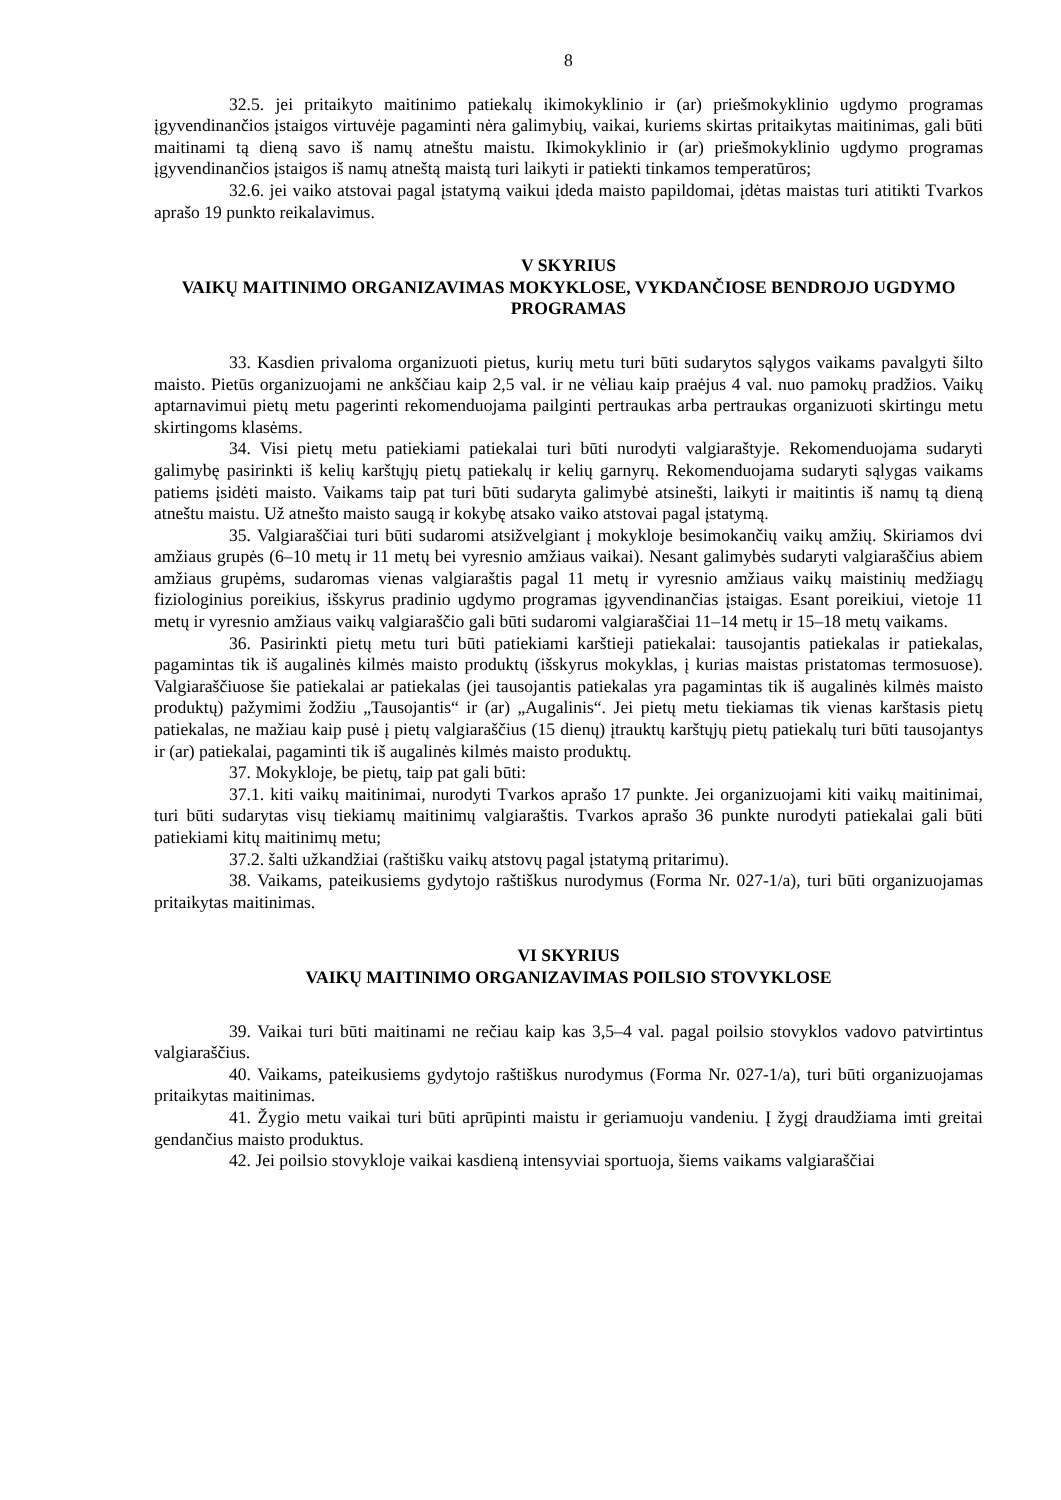8
32.5. jei pritaikyto maitinimo patiekalų ikimokyklinio ir (ar) priešmokyklinio ugdymo programas įgyvendinančios įstaigos virtuvėje pagaminti nėra galimybių, vaikai, kuriems skirtas pritaikytas maitinimas, gali būti maitinami tą dieną savo iš namų atneštu maistu. Ikimokyklinio ir (ar) priešmokyklinio ugdymo programas įgyvendinančios įstaigos iš namų atneštą maistą turi laikyti ir patiekti tinkamos temperatūros;
32.6. jei vaiko atstovai pagal įstatymą vaikui įdeda maisto papildomai, įdėtas maistas turi atitikti Tvarkos aprašo 19 punkto reikalavimus.
V SKYRIUS
VAIKŲ MAITINIMO ORGANIZAVIMAS MOKYKLOSE, VYKDANČIOSE BENDROJO UGDYMO PROGRAMAS
33. Kasdien privaloma organizuoti pietus, kurių metu turi būti sudarytos sąlygos vaikams pavalgyti šilto maisto. Pietūs organizuojami ne ankščiau kaip 2,5 val. ir ne vėliau kaip praėjus 4 val. nuo pamokų pradžios. Vaikų aptarnavimui pietų metu pagerinti rekomenduojama pailginti pertraukas arba pertraukas organizuoti skirtingu metu skirtingoms klasėms.
34. Visi pietų metu patiekiami patiekalai turi būti nurodyti valgiaraštyje. Rekomenduojama sudaryti galimybę pasirinkti iš kelių karštųjų pietų patiekalų ir kelių garnyrų. Rekomenduojama sudaryti sąlygas vaikams patiems įsidėti maisto. Vaikams taip pat turi būti sudaryta galimybė atsinešti, laikyti ir maitintis iš namų tą dieną atneštu maistu. Už atnešto maisto saugą ir kokybę atsako vaiko atstovai pagal įstatymą.
35. Valgiaraščiai turi būti sudaromi atsižvelgiant į mokykloje besimokančių vaikų amžių. Skiriamos dvi amžiaus grupės (6–10 metų ir 11 metų bei vyresnio amžiaus vaikai). Nesant galimybės sudaryti valgiaraščius abiem amžiaus grupėms, sudaromas vienas valgiaraštis pagal 11 metų ir vyresnio amžiaus vaikų maistinių medžiagų fiziologinius poreikius, išskyrus pradinio ugdymo programas įgyvendinančias įstaigas. Esant poreikiui, vietoje 11 metų ir vyresnio amžiaus vaikų valgiaraščio gali būti sudaromi valgiaraščiai 11–14 metų ir 15–18 metų vaikams.
36. Pasirinkti pietų metu turi būti patiekiami karštieji patiekalai: tausojantis patiekalas ir patiekalas, pagamintas tik iš augalinės kilmės maisto produktų (išskyrus mokyklas, į kurias maistas pristatomas termosuose). Valgiaraščiuose šie patiekalai ar patiekalas (jei tausojantis patiekalas yra pagamintas tik iš augalinės kilmės maisto produktų) pažymimi žodžiu „Tausojantis“ ir (ar) „Augalinis“. Jei pietų metu tiekiamas tik vienas karštasis pietų patiekalas, ne mažiau kaip pusė į pietų valgiaraščius (15 dienų) įtrauktų karštųjų pietų patiekalų turi būti tausojantys ir (ar) patiekalai, pagaminti tik iš augalinės kilmės maisto produktų.
37. Mokykloje, be pietų, taip pat gali būti:
37.1. kiti vaikų maitinimai, nurodyti Tvarkos aprašo 17 punkte. Jei organizuojami kiti vaikų maitinimai, turi būti sudarytas visų tiekiamų maitinimų valgiaraštis. Tvarkos aprašo 36 punkte nurodyti patiekalai gali būti patiekiami kitų maitinimų metu;
37.2. šalti užkandžiai (raštišku vaikų atstovų pagal įstatymą pritarimu).
38. Vaikams, pateikusiems gydytojo raštiškus nurodymus (Forma Nr. 027-1/a), turi būti organizuojamas pritaikytas maitinimas.
VI SKYRIUS
VAIKŲ MAITINIMO ORGANIZAVIMAS POILSIO STOVYKLOSE
39. Vaikai turi būti maitinami ne rečiau kaip kas 3,5–4 val. pagal poilsio stovyklos vadovo patvirtintus valgiaraščius.
40. Vaikams, pateikusiems gydytojo raštiškus nurodymus (Forma Nr. 027-1/a), turi būti organizuojamas pritaikytas maitinimas.
41. Žygio metu vaikai turi būti aprūpinti maistu ir geriamuoju vandeniu. Į žygį draudžiama imti greitai gendančius maisto produktus.
42. Jei poilsio stovykloje vaikai kasdieną intensyviai sportuoja, šiems vaikams valgiaraščiai